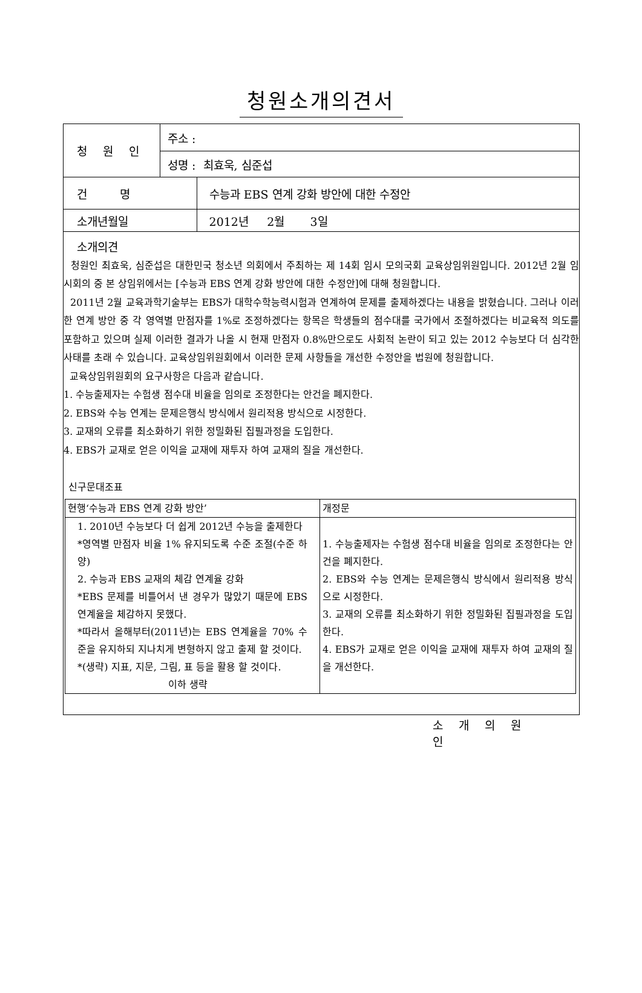청원소개의견서
| 청 원 인 | 주소 : | |
| | 성명 : 최효욱, 심준섭 | |
| 건 명 | | 수능과 EBS 연계 강화 방안에 대한 수정안 |
| 소개년월일 | | 2012년 2월 3일 |
| 소개의견 청원인 최효욱, 심준섭은 대한민국 청소년 의회에서 주최하는 제 14회 임시 모의국회 교육상임위원입니다. 2012년 2월 임시회의 중 본 상임위에서는 [수능과 EBS 연계 강화 방안에 대한 수정안]에 대해 청원합니다. 2011년 2월 교육과학기술부는 EBS가 대학수학능력시험과 연계하여 문제를 출제하겠다는 내용을 밝혔습니다. 그러나 이러한 연계 방안 중 각 영역별 만점자를 1%로 조정하겠다는 항목은 학생들의 점수대를 국가에서 조절하겠다는 비교육적 의도를 포함하고 있으며 실제 이러한 결과가 나올 시 현재 만점자 0.8%만으로도 사회적 논란이 되고 있는 2012 수능보다 더 심각한 사태를 초래 수 있습니다. 교육상임위원회에서 이러한 문제 사항들을 개선한 수정안을 법원에 청원합니다. 교육상임위원회의 요구사항은 다음과 같습니다. 1. 수능출제자는 수험생 점수대 비율을 임의로 조정한다는 안건을 폐지한다. 2. EBS와 수능 연계는 문제은행식 방식에서 원리적용 방식으로 시정한다. 3. 교재의 오류를 최소화하기 위한 정밀화된 집필과정을 도입한다. 4. EBS가 교재로 얻은 이익을 교재에 재투자 하여 교재의 질을 개선한다. 신구문대조표 / 현행‘수능과 EBS 연계 강화 방안’ / 개정문 / / --- / --- / / 1. 2010년 수능보다 더 쉽게 2012년 수능을 출제한다 *영역별 만점자 비율 1% 유지되도록 수준 조절(수준 하양) 2. 수능과 EBS 교재의 체감 연계율 강화 *EBS 문제를 비틀어서 낸 경우가 많았기 때문에 EBS 연계율을 체감하지 못했다. *따라서 올해부터(2011년)는 EBS 연계율을 70% 수준을 유지하되 지나치게 변형하지 않고 출제 할 것이다. *(생략) 지표, 지문, 그림, 표 등을 활용 할 것이다. 이하 생략 / 1. 수능출제자는 수험생 점수대 비율을 임의로 조정한다는 안건을 폐지한다. 2. EBS와 수능 연계는 문제은행식 방식에서 원리적용 방식으로 시정한다. 3. 교재의 오류를 최소화하기 위한 정밀화된 집필과정을 도입한다. 4. EBS가 교재로 얻은 이익을 교재에 재투자 하여 교재의 질을 개선한다. / | | |
소 개 의 원 인